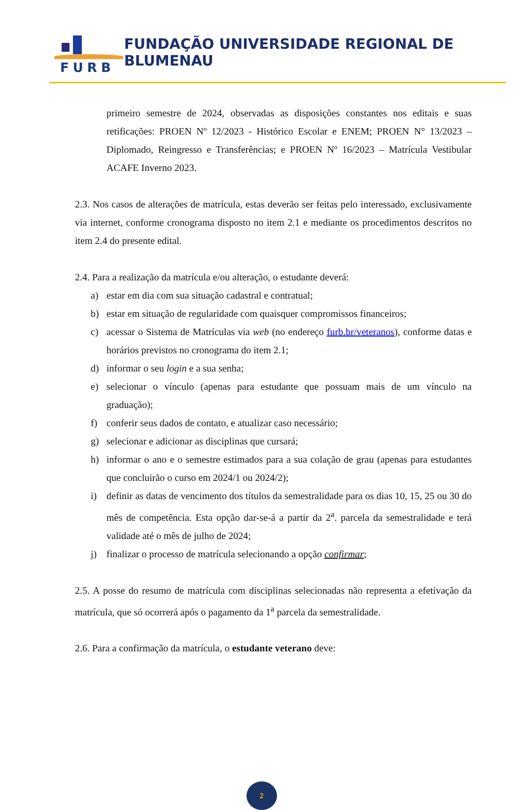FURB
FUNDAÇÃO UNIVERSIDADE REGIONAL DE BLUMENAU
primeiro semestre de 2024, observadas as disposições constantes nos editais e suas retificações: PROEN Nº 12/2023 - Histórico Escolar e ENEM; PROEN N° 13/2023 – Diplomado, Reingresso e Transferências; e PROEN Nº 16/2023 – Matrícula Vestibular ACAFE Inverno 2023.
2.3. Nos casos de alterações de matrícula, estas deverão ser feitas pelo interessado, exclusivamente via internet, conforme cronograma disposto no item 2.1 e mediante os procedimentos descritos no item 2.4 do presente edital.
2.4. Para a realização da matrícula e/ou alteração, o estudante deverá:
a) estar em dia com sua situação cadastral e contratual;
b) estar em situação de regularidade com quaisquer compromissos financeiros;
c) acessar o Sistema de Matrículas via web (no endereço furb.br/veteranos), conforme datas e horários previstos no cronograma do item 2.1;
d) informar o seu login e a sua senha;
e) selecionar o vínculo (apenas para estudante que possuam mais de um vínculo na graduação);
f) conferir seus dados de contato, e atualizar caso necessário;
g) selecionar e adicionar as disciplinas que cursará;
h) informar o ano e o semestre estimados para a sua colação de grau (apenas para estudantes que concluirão o curso em 2024/1 ou 2024/2);
i) definir as datas de vencimento dos títulos da semestralidade para os dias 10, 15, 25 ou 30 do mês de competência. Esta opção dar-se-á a partir da 2<sup>a</sup>. parcela da semestralidade e terá validade até o mês de julho de 2024;
j) finalizar o processo de matrícula selecionando a opção confirmar;
2.5. A posse do resumo de matrícula com disciplinas selecionadas não representa a efetivação da matrícula, que só ocorrerá após o pagamento da 1<sup>a</sup> parcela da semestralidade.
2.6. Para a confirmação da matrícula, o estudante veterano deve:
2